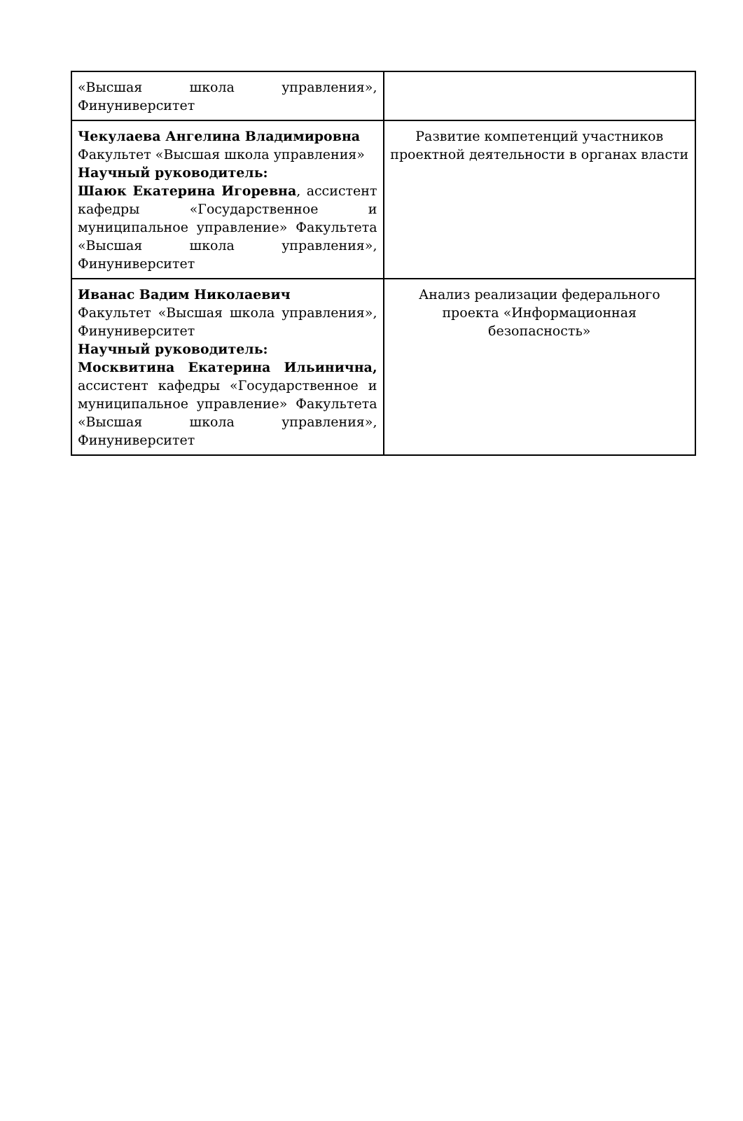| «Высшая школа управления», Финуниверситет | |
| Чекулаева Ангелина Владимировна Факультет «Высшая школа управления» Научный руководитель: Шаюк Екатерина Игоревна , ассистент кафедры «Государственное и муниципальное управление» Факультета «Высшая школа управления», Финуниверситет | Развитие компетенций участников проектной деятельности в органах власти |
| Иванас Вадим Николаевич Факультет «Высшая школа управления», Финуниверситет Научный руководитель: Москвитина Екатерина Ильинична, ассистент кафедры «Государственное и муниципальное управление» Факультета «Высшая школа управления», Финуниверситет | Анализ реализации федерального проекта «Информационная безопасность» |